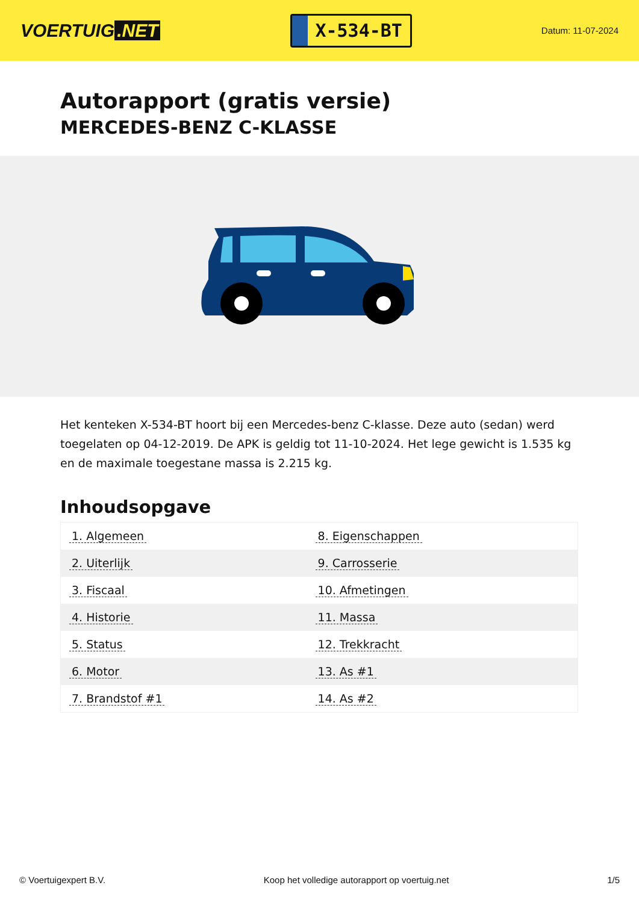VOERTUIG.NET
X-534-BT
Datum: 11-07-2024
Autorapport (gratis versie)
MERCEDES-BENZ C-KLASSE
Het kenteken X-534-BT hoort bij een Mercedes-benz C-klasse. Deze auto (sedan) werd toegelaten op 04-12-2019. De APK is geldig tot 11-10-2024. Het lege gewicht is 1.535 kg en de maximale toegestane massa is 2.215 kg.
Inhoudsopgave
| 1. Algemeen | 8. Eigenschappen |
| 2. Uiterlijk | 9. Carrosserie |
| 3. Fiscaal | 10. Afmetingen |
| 4. Historie | 11. Massa |
| 5. Status | 12. Trekkracht |
| 6. Motor | 13. As #1 |
| 7. Brandstof #1 | 14. As #2 |
© Voertuigexpert B.V. Koop het volledige autorapport op voertuig.net 1/5